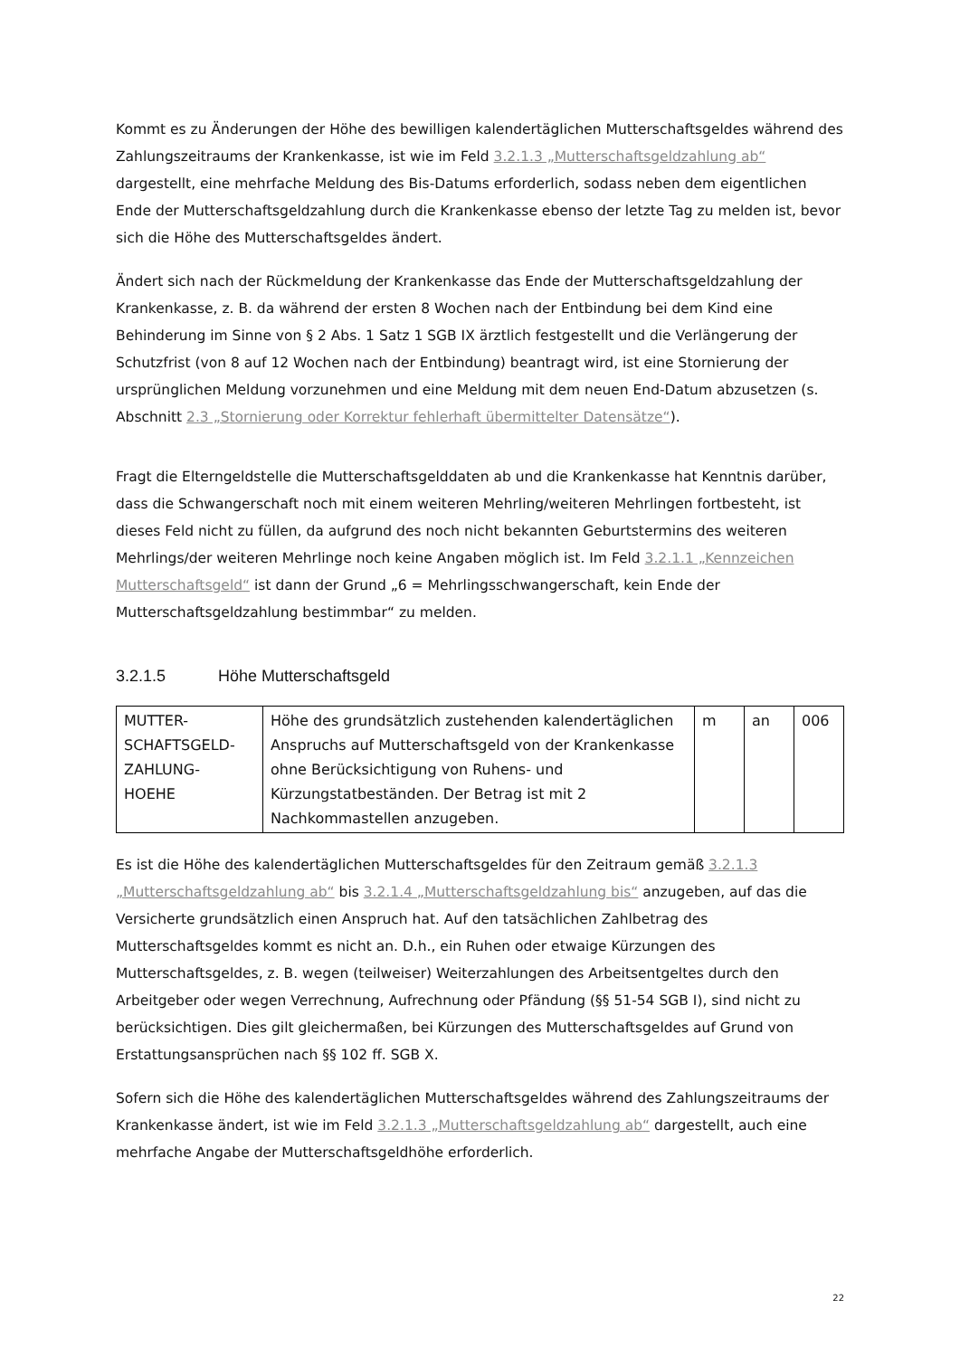Kommt es zu Änderungen der Höhe des bewilligen kalendertäglichen Mutterschaftsgeldes während des Zahlungszeitraums der Krankenkasse, ist wie im Feld 3.2.1.3 „Mutterschaftsgeldzahlung ab“ dargestellt, eine mehrfache Meldung des Bis-Datums erforderlich, sodass neben dem eigentlichen Ende der Mutterschaftsgeldzahlung durch die Krankenkasse ebenso der letzte Tag zu melden ist, bevor sich die Höhe des Mutterschaftsgeldes ändert.
Ändert sich nach der Rückmeldung der Krankenkasse das Ende der Mutterschaftsgeldzahlung der Krankenkasse, z. B. da während der ersten 8 Wochen nach der Entbindung bei dem Kind eine Behinderung im Sinne von § 2 Abs. 1 Satz 1 SGB IX ärztlich festgestellt und die Verlängerung der Schutzfrist (von 8 auf 12 Wochen nach der Entbindung) beantragt wird, ist eine Stornierung der ursprünglichen Meldung vorzunehmen und eine Meldung mit dem neuen End-Datum abzusetzen (s. Abschnitt 2.3 „Stornierung oder Korrektur fehlerhaft übermittelter Datensätze“).
Fragt die Elterngeldstelle die Mutterschaftsgelddaten ab und die Krankenkasse hat Kenntnis darüber, dass die Schwangerschaft noch mit einem weiteren Mehrling/weiteren Mehrlingen fortbesteht, ist dieses Feld nicht zu füllen, da aufgrund des noch nicht bekannten Geburtstermins des weiteren Mehrlings/der weiteren Mehrlinge noch keine Angaben möglich ist. Im Feld 3.2.1.1 „Kennzeichen Mutterschaftsgeld“ ist dann der Grund „6 = Mehrlingsschwangerschaft, kein Ende der Mutterschaftsgeldzahlung bestimmbar“ zu melden.
3.2.1.5 Höhe Mutterschaftsgeld
| MUTTER- SCHAFTSGELD- ZAHLUNG- HOEHE | Höhe des grundsätzlich zustehenden kalendertäglichen Anspruchs auf Mutterschaftsgeld von der Krankenkasse ohne Berücksichtigung von Ruhens- und Kürzungstatbeständen. Der Betrag ist mit 2 Nachkommastellen anzugeben. | m | an | 006 |
Es ist die Höhe des kalendertäglichen Mutterschaftsgeldes für den Zeitraum gemäß 3.2.1.3 „Mutterschaftsgeldzahlung ab“ bis 3.2.1.4 „Mutterschaftsgeldzahlung bis“ anzugeben, auf das die Versicherte grundsätzlich einen Anspruch hat. Auf den tatsächlichen Zahlbetrag des Mutterschaftsgeldes kommt es nicht an. D.h., ein Ruhen oder etwaige Kürzungen des Mutterschaftsgeldes, z. B. wegen (teilweiser) Weiterzahlungen des Arbeitsentgeltes durch den Arbeitgeber oder wegen Verrechnung, Aufrechnung oder Pfändung (§§ 51-54 SGB I), sind nicht zu berücksichtigen. Dies gilt gleichermaßen, bei Kürzungen des Mutterschaftsgeldes auf Grund von Erstattungsansprüchen nach §§ 102 ff. SGB X.
Sofern sich die Höhe des kalendertäglichen Mutterschaftsgeldes während des Zahlungszeitraums der Krankenkasse ändert, ist wie im Feld 3.2.1.3 „Mutterschaftsgeldzahlung ab“ dargestellt, auch eine mehrfache Angabe der Mutterschaftsgeldhöhe erforderlich.
22